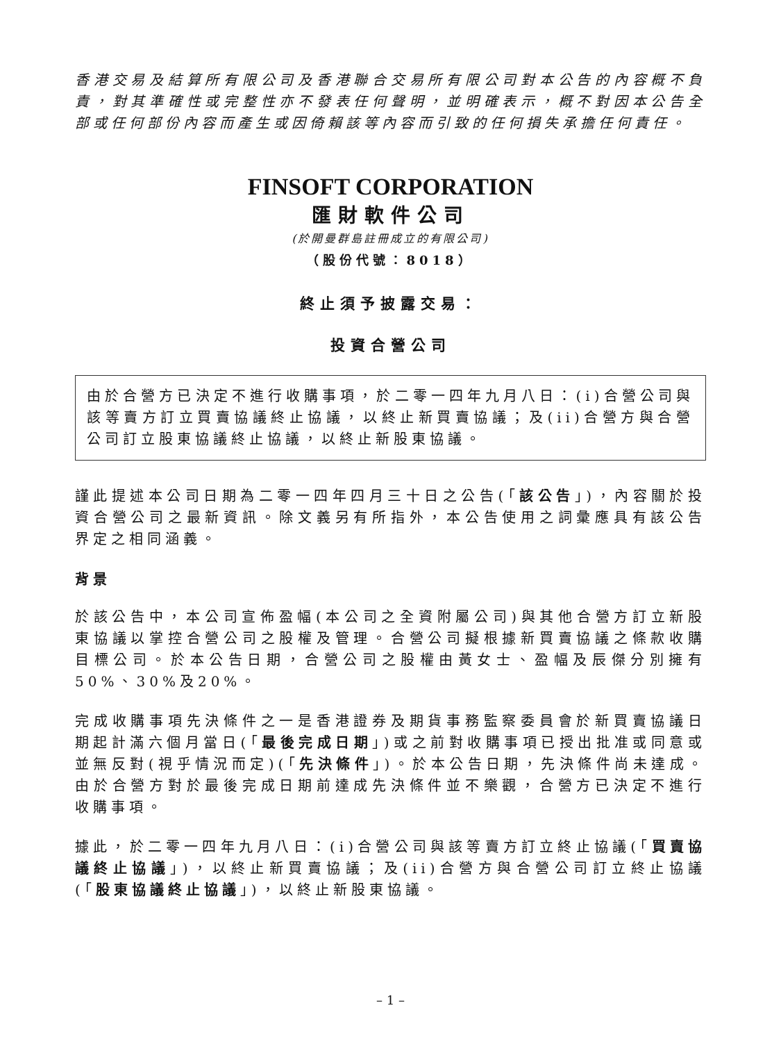香港交易及結算所有限公司及香港聯合交易所有限公司對本公告的內容概不負責，對其準確性或完整性亦不發表任何聲明，並明確表示，概不對因本公告全部或任何部份內容而產生或因倚賴該等內容而引致的任何損失承擔任何責任。
FINSOFT CORPORATION
匯財軟件公司
(於開曼群島註冊成立的有限公司)
（股份代號：8018）
終止須予披露交易：
投資合營公司
由於合營方已決定不進行收購事項，於二零一四年九月八日：(i)合營公司與該等賣方訂立買賣協議終止協議，以終止新買賣協議；及(ii)合營方與合營公司訂立股東協議終止協議，以終止新股東協議。
謹此提述本公司日期為二零一四年四月三十日之公告(「該公告」)，內容關於投資合營公司之最新資訊。除文義另有所指外，本公告使用之詞彙應具有該公告界定之相同涵義。
背景
於該公告中，本公司宣佈盈幅(本公司之全資附屬公司)與其他合營方訂立新股東協議以掌控合營公司之股權及管理。合營公司擬根據新買賣協議之條款收購目標公司。於本公告日期，合營公司之股權由黃女士、盈幅及辰傑分別擁有50%、30%及20%。
完成收購事項先決條件之一是香港證券及期貨事務監察委員會於新買賣協議日期起計滿六個月當日(「最後完成日期」)或之前對收購事項已授出批准或同意或並無反對(視乎情況而定)(「先決條件」)。於本公告日期，先決條件尚未達成。由於合營方對於最後完成日期前達成先決條件並不樂觀，合營方已決定不進行收購事項。
據此，於二零一四年九月八日：(i)合營公司與該等賣方訂立終止協議(「買賣協議終止協議」)，以終止新買賣協議；及(ii)合營方與合營公司訂立終止協議(「股東協議終止協議」)，以終止新股東協議。
– 1 –